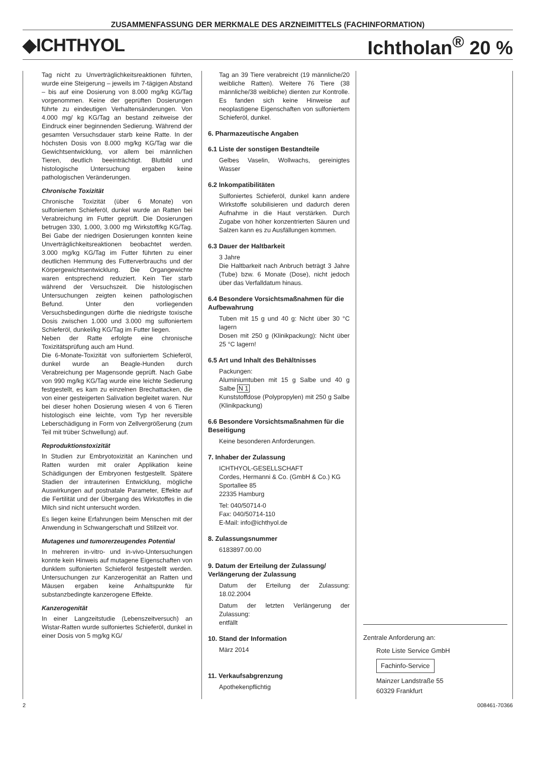ZUSAMMENFASSUNG DER MERKMALE DES ARZNEIMITTELS (FACHINFORMATION)
◆ICHTHYOL Ichtholan<sup>®</sup> 20 %
Tag nicht zu Unverträglichkeitsreaktionen führten, wurde eine Steigerung – jeweils im 7-tägigen Abstand – bis auf eine Dosierung von 8.000 mg/kg KG/Tag vorgenommen. Keine der geprüften Dosierungen führte zu eindeutigen Verhaltensänderungen. Von 4.000 mg/ kg KG/Tag an bestand zeitweise der Eindruck einer beginnenden Sedierung. Während der gesamten Versuchsdauer starb keine Ratte. In der höchsten Dosis von 8.000 mg/kg KG/Tag war die Gewichtsentwicklung, vor allem bei männlichen Tieren, deutlich beeinträchtigt. Blutbild und histologische Untersuchung ergaben keine pathologischen Veränderungen.
Chronische Toxizität
Chronische Toxizität (über 6 Monate) von sulfoniertem Schieferöl, dunkel wurde an Ratten bei Verabreichung im Futter geprüft. Die Dosierungen betrugen 330, 1.000, 3.000 mg Wirkstoff/kg KG/Tag. Bei Gabe der niedrigen Dosierungen konnten keine Unverträglichkeitsreaktionen beobachtet werden. 3.000 mg/kg KG/Tag im Futter führten zu einer deutlichen Hemmung des Futterverbrauchs und der Körpergewichtsentwicklung. Die Organgewichte waren entsprechend reduziert. Kein Tier starb während der Versuchszeit. Die histologischen Untersuchungen zeigten keinen pathologischen Befund. Unter den vorliegenden Versuchsbedingungen dürfte die niedrigste toxische Dosis zwischen 1.000 und 3.000 mg sulfoniertem Schieferöl, dunkel/kg KG/Tag im Futter liegen.
Neben der Ratte erfolgte eine chronische Toxizitätsprüfung auch am Hund.
Die 6-Monate-Toxizität von sulfoniertem Schieferöl, dunkel wurde an Beagle-Hunden durch Verabreichung per Magensonde geprüft. Nach Gabe von 990 mg/kg KG/Tag wurde eine leichte Sedierung festgestellt, es kam zu einzelnen Brechattacken, die von einer gesteigerten Salivation begleitet waren. Nur bei dieser hohen Dosierung wiesen 4 von 6 Tieren histologisch eine leichte, vom Typ her reversible Leberschädigung in Form von Zellvergrößerung (zum Teil mit trüber Schwellung) auf.
Reproduktionstoxizität
In Studien zur Embryotoxizität an Kaninchen und Ratten wurden mit oraler Applikation keine Schädigungen der Embryonen festgestellt. Spätere Stadien der intrauterinen Entwicklung, mögliche Auswirkungen auf postnatale Parameter, Effekte auf die Fertilität und der Übergang des Wirkstoffes in die Milch sind nicht untersucht worden.
Es liegen keine Erfahrungen beim Menschen mit der Anwendung in Schwangerschaft und Stillzeit vor.
Mutagenes und tumorerzeugendes Potential
In mehreren in-vitro- und in-vivo-Untersuchungen konnte kein Hinweis auf mutagene Eigenschaften von dunklem sulfonierten Schieferöl festgestellt werden. Untersuchungen zur Kanzerogenität an Ratten und Mäusen ergaben keine Anhaltspunkte für substanzbedingte kanzerogene Effekte.
Kanzerogenität
In einer Langzeitstudie (Lebenszeitversuch) an Wistar-Ratten wurde sulfoniertes Schieferöl, dunkel in einer Dosis von 5 mg/kg KG/
Tag an 39 Tiere verabreicht (19 männliche/20 weibliche Ratten). Weitere 76 Tiere (38 männliche/38 weibliche) dienten zur Kontrolle. Es fanden sich keine Hinweise auf neoplastigene Eigenschaften von sulfoniertem Schieferöl, dunkel.
6. Pharmazeutische Angaben
6.1 Liste der sonstigen Bestandteile
Gelbes Vaselin, Wollwachs, gereinigtes Wasser
6.2 Inkompatibilitäten
Sulfoniertes Schieferöl, dunkel kann andere Wirkstoffe solubilisieren und dadurch deren Aufnahme in die Haut verstärken. Durch Zugabe von höher konzentrierten Säuren und Salzen kann es zu Ausfällungen kommen.
6.3 Dauer der Haltbarkeit
3 Jahre
Die Haltbarkeit nach Anbruch beträgt 3 Jahre (Tube) bzw. 6 Monate (Dose), nicht jedoch über das Verfalldatum hinaus.
6.4 Besondere Vorsichtsmaßnahmen für die Aufbewahrung
Tuben mit 15 g und 40 g: Nicht über 30 °C lagern
Dosen mit 250 g (Klinikpackung): Nicht über 25 °C lagern!
6.5 Art und Inhalt des Behältnisses
Packungen:
Aluminiumtuben mit 15 g Salbe und 40 g Salbe N 1
Kunststoffdose (Polypropylen) mit 250 g Salbe (Klinikpackung)
6.6 Besondere Vorsichtsmaßnahmen für die Beseitigung
Keine besonderen Anforderungen.
7. Inhaber der Zulassung
ICHTHYOL-GESELLSCHAFT
Cordes, Hermanni & Co. (GmbH & Co.) KG
Sportallee 85
22335 Hamburg
Tel: 040/50714-0
Fax: 040/50714-110
E-Mail: info@ichthyol.de
8. Zulassungsnummer
6183897.00.00
9. Datum der Erteilung der Zulassung/ Verlängerung der Zulassung
Datum der Erteilung der Zulassung: 18.02.2004
Datum der letzten Verlängerung der Zulassung:
entfällt
10. Stand der Information
März 2014
11. Verkaufsabgrenzung
Apothekenpflichtig
Zentrale Anforderung an:
Rote Liste Service GmbH
Fachinfo-Service
Mainzer Landstraße 55
60329 Frankfurt
2 008461-70366